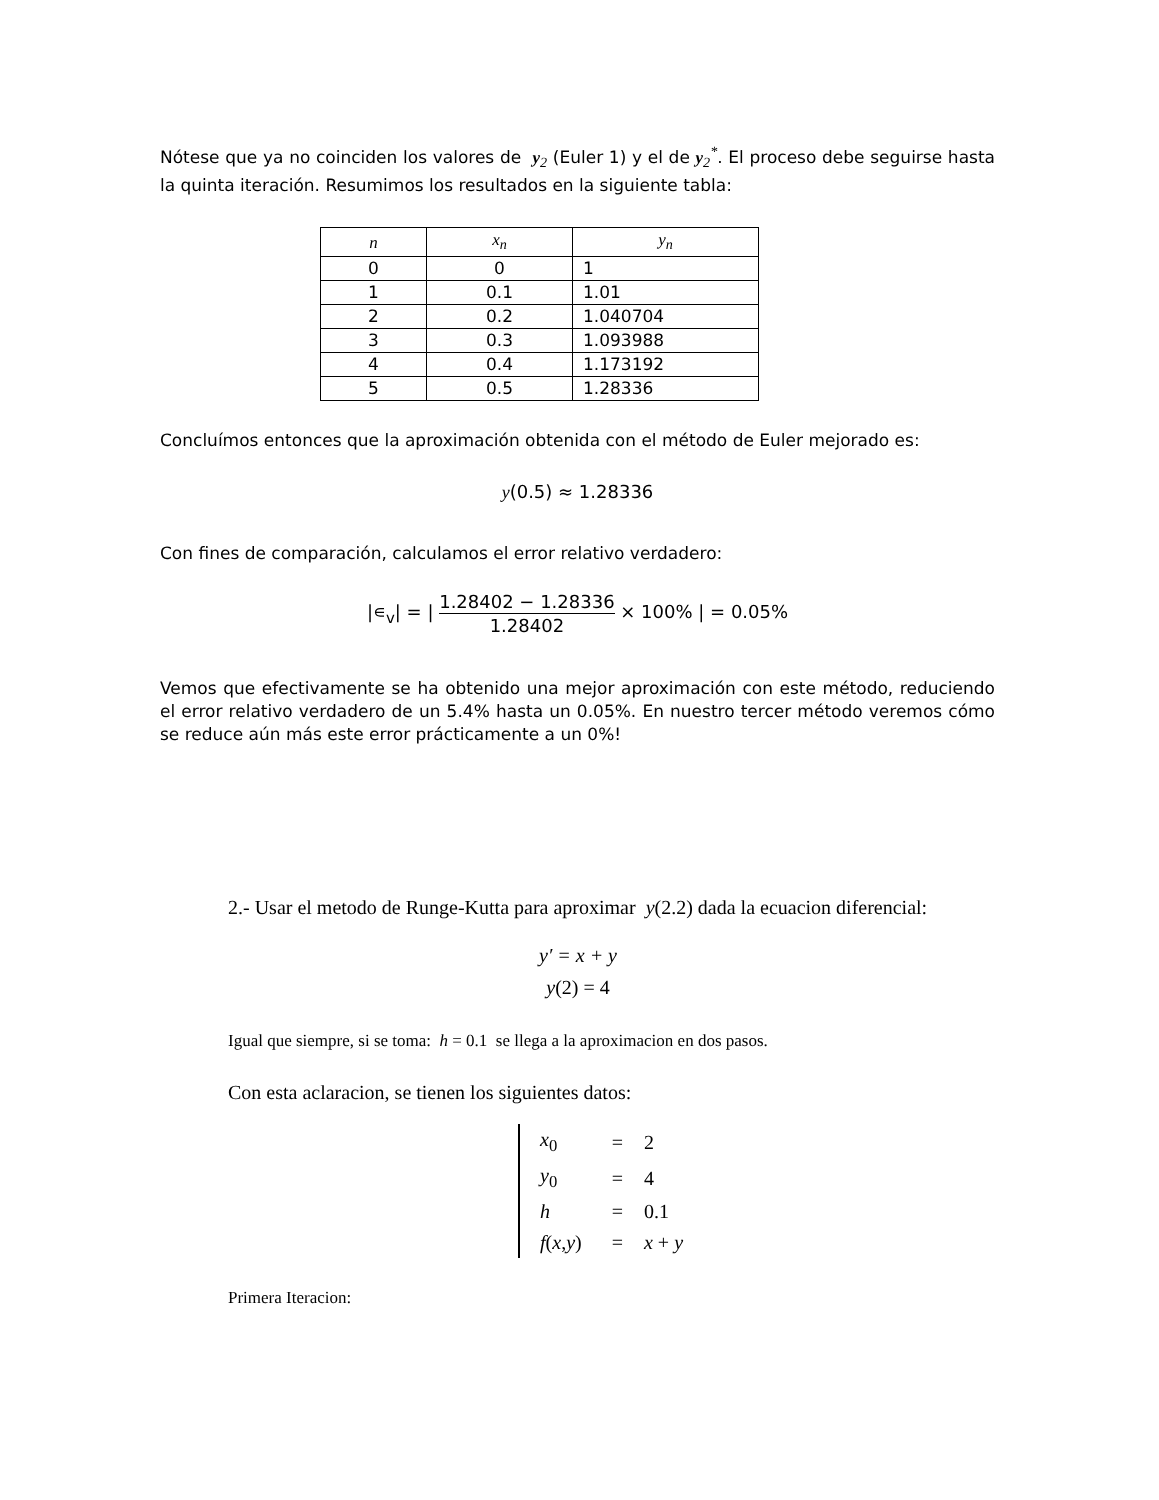Nótese que ya no coinciden los valores de y<sub>2</sub> (Euler 1) y el de y<sub>2</sub><sup>*</sup>. El proceso debe seguirse hasta la quinta iteración. Resumimos los resultados en la siguiente tabla:
| n | x<sub>n</sub> | y<sub>n</sub> |
| --- | --- | --- |
| 0 | 0 | 1 |
| 1 | 0.1 | 1.01 |
| 2 | 0.2 | 1.040704 |
| 3 | 0.3 | 1.093988 |
| 4 | 0.4 | 1.173192 |
| 5 | 0.5 | 1.28336 |
Concluímos entonces que la aproximación obtenida con el método de Euler mejorado es:
y(0.5) ≈ 1.28336
Con fines de comparación, calculamos el error relativo verdadero:
|∊<sub>v</sub>| = | 1.28402 − 1.28336 1.28402 × 100% | = 0.05%
Vemos que efectivamente se ha obtenido una mejor aproximación con este método, reduciendo el error relativo verdadero de un 5.4% hasta un 0.05%. En nuestro tercer método veremos cómo se reduce aún más este error prácticamente a un 0%!
2.- Usar el metodo de Runge-Kutta para aproximar y(2.2) dada la ecuacion diferencial:
y′ = x + y
y(2) = 4
Igual que siempre, si se toma: h = 0.1 se llega a la aproximacion en dos pasos.
Con esta aclaracion, se tienen los siguientes datos:
| x<sub>0</sub> | = | 2 |
| y<sub>0</sub> | = | 4 |
| h | = | 0.1 |
| f ( x , y ) | = | x + y |
Primera Iteracion: